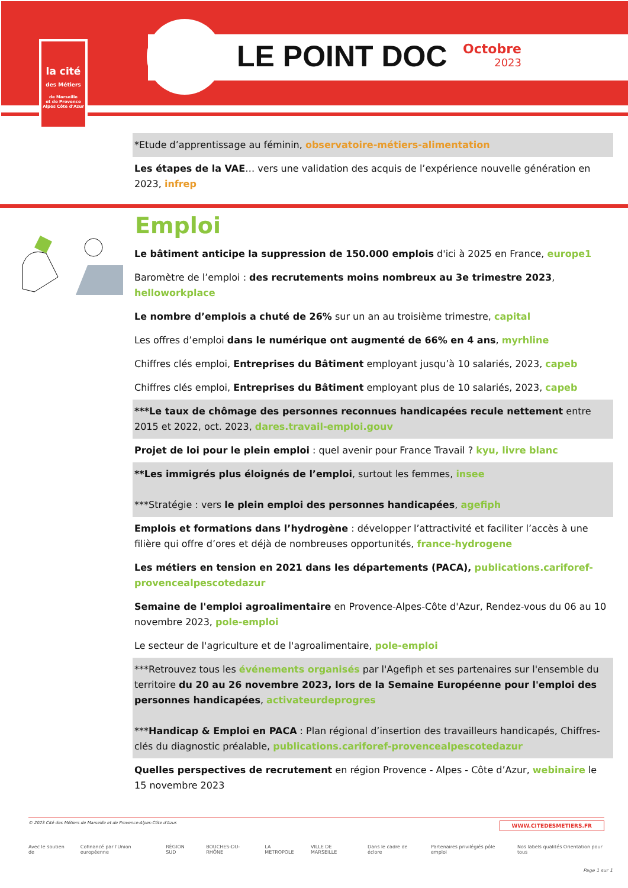la cité
des Métiers
de Marseille
et de Provence
Alpes Côte d'Azur
LE POINT DOC Octobre
2023
*Etude d’apprentissage au féminin, observatoire-métiers-alimentation
Les étapes de la VAE… vers une validation des acquis de l’expérience nouvelle génération en 2023, infrep
Emploi
Le bâtiment anticipe la suppression de 150.000 emplois d'ici à 2025 en France, europe1
Baromètre de l’emploi : des recrutements moins nombreux au 3e trimestre 2023, helloworkplace
Le nombre d’emplois a chuté de 26% sur un an au troisième trimestre, capital
Les offres d’emploi dans le numérique ont augmenté de 66% en 4 ans, myrhline
Chiffres clés emploi, Entreprises du Bâtiment employant jusqu’à 10 salariés, 2023, capeb
Chiffres clés emploi, Entreprises du Bâtiment employant plus de 10 salariés, 2023, capeb
***Le taux de chômage des personnes reconnues handicapées recule nettement entre 2015 et 2022, oct. 2023, dares.travail-emploi.gouv
Projet de loi pour le plein emploi : quel avenir pour France Travail ? kyu, livre blanc
**Les immigrés plus éloignés de l’emploi, surtout les femmes, insee
***Stratégie : vers le plein emploi des personnes handicapées, agefiph
Emplois et formations dans l’hydrogène : développer l’attractivité et faciliter l’accès à une filière qui offre d’ores et déjà de nombreuses opportunités, france-hydrogene
Les métiers en tension en 2021 dans les départements (PACA), publications.cariforef-provencealpescotedazur
Semaine de l'emploi agroalimentaire en Provence-Alpes-Côte d'Azur, Rendez-vous du 06 au 10 novembre 2023, pole-emploi
Le secteur de l'agriculture et de l'agroalimentaire, pole-emploi
***Retrouvez tous les événements organisés par l'Agefiph et ses partenaires sur l'ensemble du territoire du 20 au 26 novembre 2023, lors de la Semaine Européenne pour l'emploi des personnes handicapées, activateurdeprogres
***Handicap & Emploi en PACA : Plan régional d’insertion des travailleurs handicapés, Chiffres-clés du diagnostic préalable, publications.cariforef-provencealpescotedazur
Quelles perspectives de recrutement en région Provence - Alpes - Côte d’Azur, webinaire le 15 novembre 2023
© 2023 Cité des Métiers de Marseille et de Provence-Alpes-Côte d'Azur. WWW.CITEDESMETIERS.FR
Avec le soutien de Cofinancé par l'Union européenne RÉGION SUD BOUCHES-DU-RHÔNE LA METROPOLE VILLE DE MARSEILLE Dans le cadre de éclore Partenaires privilégiés pôle emploi Nos labels qualités Orientation pour tous
Page 1 sur 1